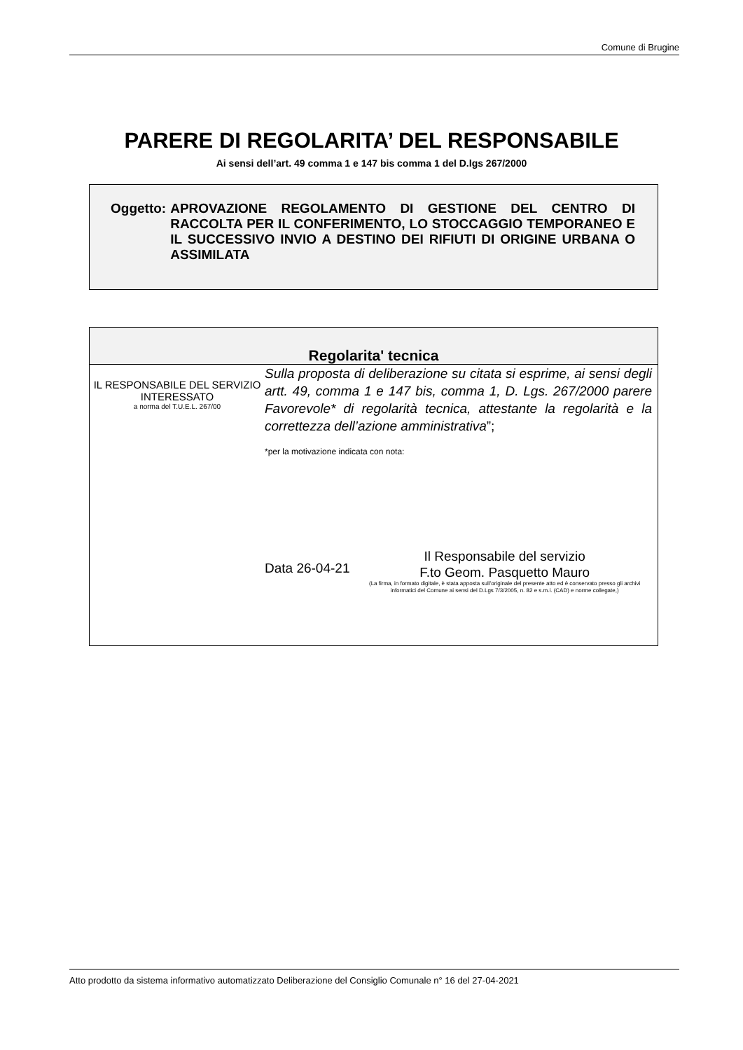Comune di Brugine
PARERE DI REGOLARITA’ DEL RESPONSABILE
Ai sensi dell’art. 49 comma 1 e 147 bis comma 1 del D.lgs 267/2000
Oggetto: APROVAZIONE REGOLAMENTO DI GESTIONE DEL CENTRO DI RACCOLTA PER IL CONFERIMENTO, LO STOCCAGGIO TEMPORANEO E IL SUCCESSIVO INVIO A DESTINO DEI RIFIUTI DI ORIGINE URBANA O ASSIMILATA
Regolarita' tecnica
IL RESPONSABILE DEL SERVIZIO INTERESSATO
a norma del T.U.E.L. 267/00
Sulla proposta di deliberazione su citata si esprime, ai sensi degli artt. 49, comma 1 e 147 bis, comma 1, D. Lgs. 267/2000 parere Favorevole* di regolarità tecnica, attestante la regolarità e la correttezza dell’azione amministrativa”;
*per la motivazione indicata con nota:
Data 26-04-21
Il Responsabile del servizio
F.to Geom. Pasquetto Mauro
(La firma, in formato digitale, è stata apposta sull’originale del presente atto ed è conservato presso gli archivi informatici del Comune ai sensi del D.Lgs 7/3/2005, n. 82 e s.m.i. (CAD) e norme collegate,)
Atto prodotto da sistema informativo automatizzato Deliberazione del Consiglio Comunale n° 16 del 27-04-2021